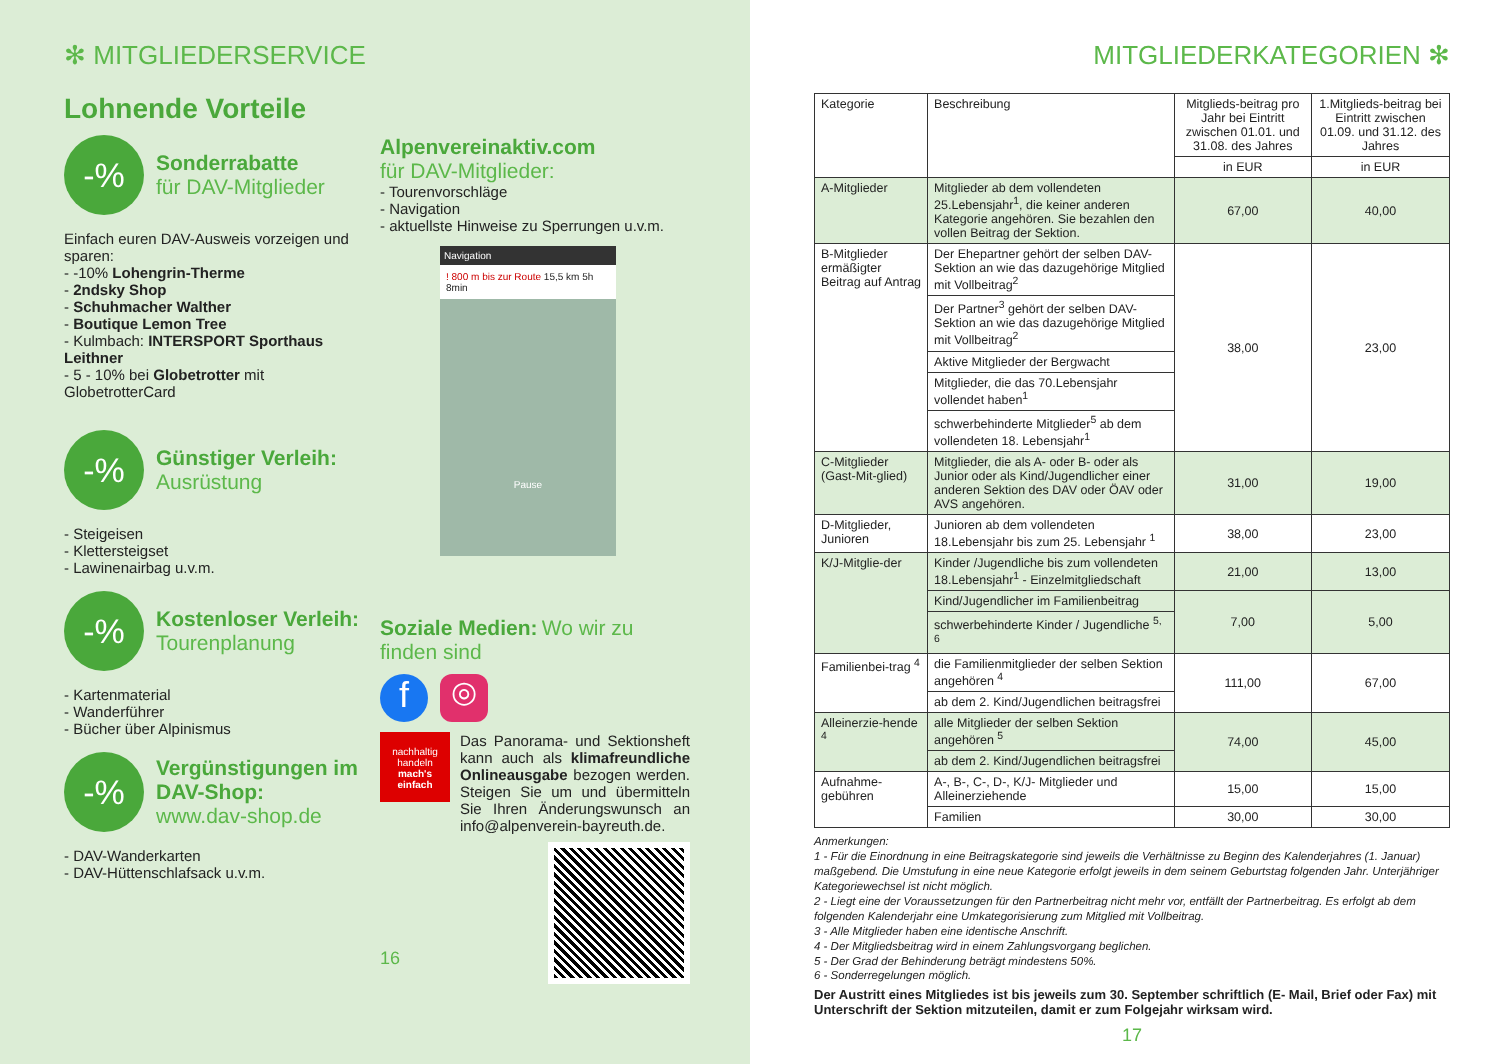✻ MITGLIEDERSERVICE
Lohnende Vorteile
-%
Sonderrabatte
für DAV-Mitglieder
Einfach euren DAV-Ausweis vorzeigen und sparen:
- -10% Lohengrin-Therme
- 2ndsky Shop
- Schuhmacher Walther
- Boutique Lemon Tree
- Kulmbach: INTERSPORT Sporthaus Leithner
- 5 - 10% bei Globetrotter mit GlobetrotterCard
-%
Günstiger Verleih:
Ausrüstung
- Steigeisen
- Klettersteigset
- Lawinenairbag u.v.m.
-%
Kostenloser Verleih:
Tourenplanung
- Kartenmaterial
- Wanderführer
- Bücher über Alpinismus
-%
Vergünstigungen im DAV-Shop:
www.dav-shop.de
- DAV-Wanderkarten
- DAV-Hüttenschlafsack u.v.m.
Alpenvereinaktiv.com
für DAV-Mitglieder:
- Tourenvorschläge
- Navigation
- aktuellste Hinweise zu Sperrungen u.v.m.
Navigation
! 800 m bis zur Route 15,5 km 5h 8min
Pause
Soziale Medien: Wo wir zu finden sind
f
◎
nachhaltig handeln
mach's einfach
Das Panorama- und Sektionsheft kann auch als klimafreundliche Onlineausgabe bezogen werden. Steigen Sie um und übermitteln Sie Ihren Änderungswunsch an info@alpenverein-bayreuth.de.
16
MITGLIEDERKATEGORIEN ✻
| Kategorie | Beschreibung | Mitglieds-beitrag pro Jahr bei Eintritt zwischen 01.01. und 31.08. des Jahres | 1.Mitglieds-beitrag bei Eintritt zwischen 01.09. und 31.12. des Jahres |
| --- | --- | --- | --- |
| | | in EUR | in EUR |
| A-Mitglieder | Mitglieder ab dem vollendeten 25.Lebensjahr<sup>1</sup>, die keiner anderen Kategorie angehören. Sie bezahlen den vollen Beitrag der Sektion. | 67,00 | 40,00 |
| B-Mitglieder ermäßigter Beitrag auf Antrag | Der Ehepartner gehört der selben DAV-Sektion an wie das dazugehörige Mitglied mit Vollbeitrag<sup>2</sup> | 38,00 | 23,00 |
| | Der Partner<sup>3</sup> gehört der selben DAV-Sektion an wie das dazugehörige Mitglied mit Vollbeitrag<sup>2</sup> | | |
| | Aktive Mitglieder der Bergwacht | | |
| | Mitglieder, die das 70.Lebensjahr vollendet haben<sup>1</sup> | | |
| | schwerbehinderte Mitglieder<sup>5</sup> ab dem vollendeten 18. Lebensjahr<sup>1</sup> | | |
| C-Mitglieder (Gast-Mit-glied) | Mitglieder, die als A- oder B- oder als Junior oder als Kind/Jugendlicher einer anderen Sektion des DAV oder ÖAV oder AVS angehören. | 31,00 | 19,00 |
| D-Mitglieder, Junioren | Junioren ab dem vollendeten 18.Lebensjahr bis zum 25. Lebensjahr <sup>1</sup> | 38,00 | 23,00 |
| K/J-Mitglie-der | Kinder /Jugendliche bis zum vollendeten 18.Lebensjahr<sup>1</sup> - Einzelmitgliedschaft | 21,00 | 13,00 |
| | Kind/Jugendlicher im Familienbeitrag | 7,00 | 5,00 |
| | schwerbehinderte Kinder / Jugendliche <sup>5, 6</sup> | | |
| Familienbei-trag <sup>4</sup> | die Familienmitglieder der selben Sektion angehören <sup>4</sup> | 111,00 | 67,00 |
| | ab dem 2. Kind/Jugendlichen beitragsfrei | | |
| Alleinerzie-hende <sup>4</sup> | alle Mitglieder der selben Sektion angehören <sup>5</sup> | 74,00 | 45,00 |
| | ab dem 2. Kind/Jugendlichen beitragsfrei | | |
| Aufnahme-gebühren | A-, B-, C-, D-, K/J- Mitglieder und Alleinerziehende | 15,00 | 15,00 |
| | Familien | 30,00 | 30,00 |
Anmerkungen:
1 - Für die Einordnung in eine Beitragskategorie sind jeweils die Verhältnisse zu Beginn des Kalenderjahres (1. Januar) maßgebend. Die Umstufung in eine neue Kategorie erfolgt jeweils in dem seinem Geburtstag folgenden Jahr. Unterjähriger Kategoriewechsel ist nicht möglich.
2 - Liegt eine der Voraussetzungen für den Partnerbeitrag nicht mehr vor, entfällt der Partnerbeitrag. Es erfolgt ab dem folgenden Kalenderjahr eine Umkategorisierung zum Mitglied mit Vollbeitrag.
3 - Alle Mitglieder haben eine identische Anschrift.
4 - Der Mitgliedsbeitrag wird in einem Zahlungsvorgang beglichen.
5 - Der Grad der Behinderung beträgt mindestens 50%.
6 - Sonderregelungen möglich.
Der Austritt eines Mitgliedes ist bis jeweils zum 30. September schriftlich (E- Mail, Brief oder Fax) mit Unterschrift der Sektion mitzuteilen, damit er zum Folgejahr wirksam wird.
17